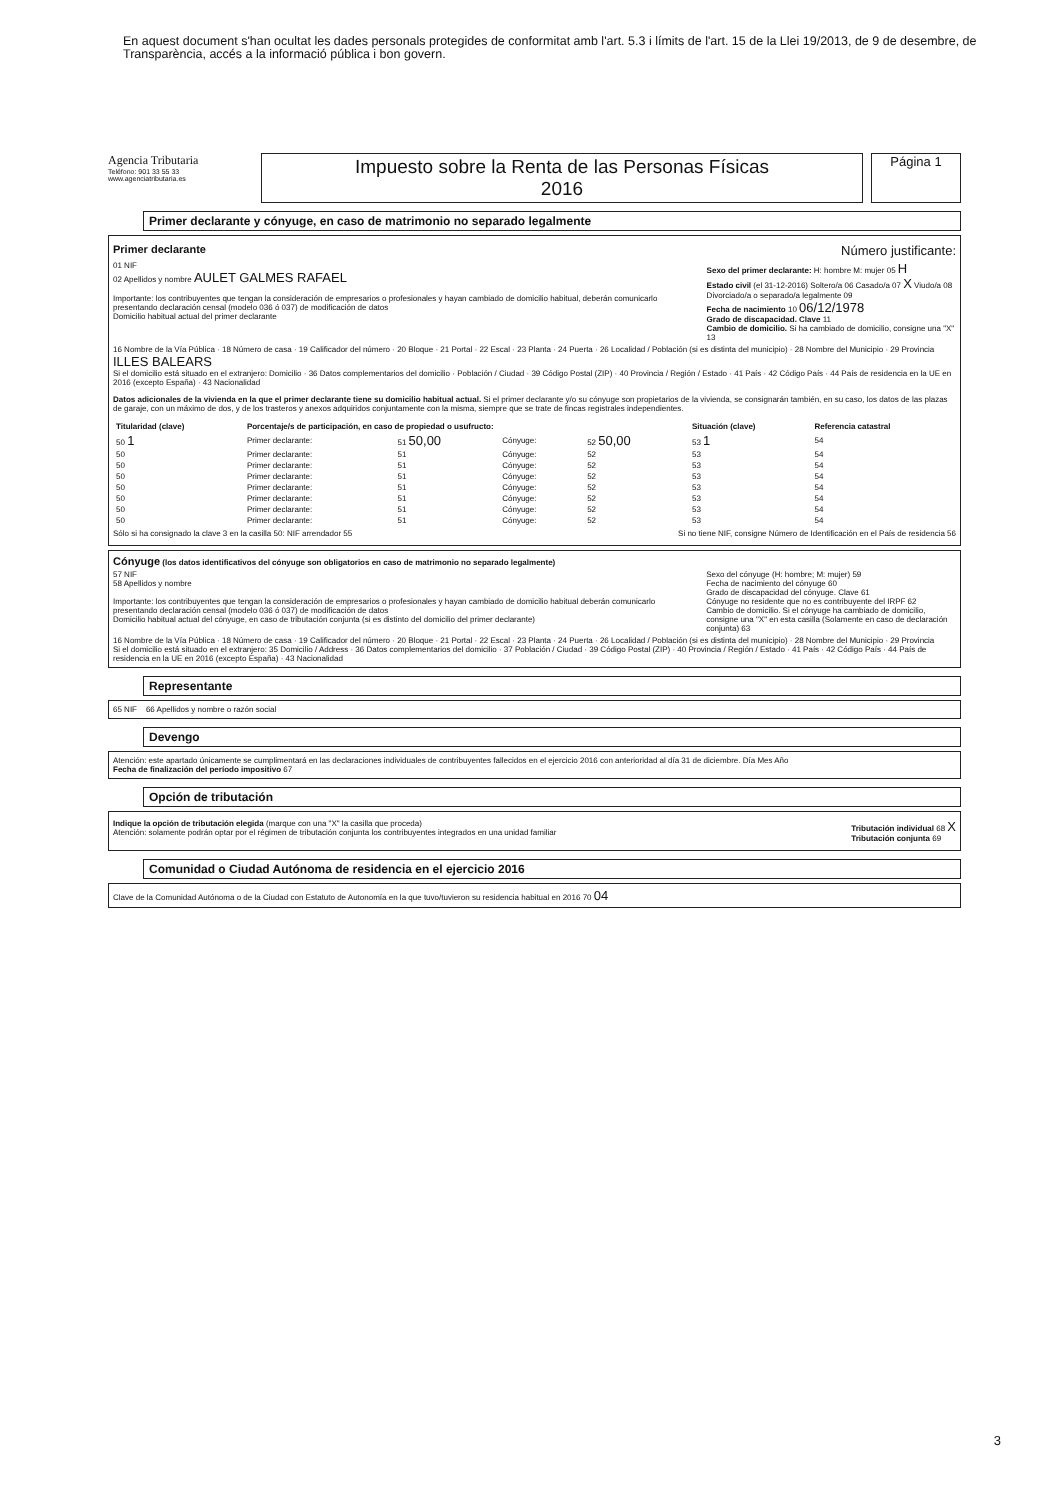En aquest document s'han ocultat les dades personals protegides de conformitat amb l'art. 5.3 i límits de l'art. 15 de la Llei 19/2013, de 9 de desembre, de Transparència, accés a la informació pública i bon govern.
Agencia Tributaria
Teléfono: 901 33 55 33
www.agenciatributaria.es
Impuesto sobre la Renta de las Personas Físicas
2016
Página 1
Primer declarante y cónyuge, en caso de matrimonio no separado legalmente
Primer declarante Número justificante:
01 NIF
02 Apellidos y nombre AULET GALMES RAFAEL
Importante: los contribuyentes que tengan la consideración de empresarios o profesionales y hayan cambiado de domicilio habitual, deberán comunicarlo presentando declaración censal (modelo 036 ó 037) de modificación de datos
Domicilio habitual actual del primer declarante
Sexo del primer declarante: H: hombre M: mujer 05 H
Estado civil (el 31-12-2016) Soltero/a 06 Casado/a 07 X Viudo/a 08 Divorciado/a o separado/a legalmente 09
Fecha de nacimiento 10 06/12/1978
Grado de discapacidad. Clave 11
Cambio de domicilio. Si ha cambiado de domicilio, consigne una "X" 13
16 Nombre de la Vía Pública · 18 Número de casa · 19 Calificador del número · 20 Bloque · 21 Portal · 22 Escal · 23 Planta · 24 Puerta · 26 Localidad / Población (si es distinta del municipio) · 28 Nombre del Municipio · 29 Provincia ILLES BALEARS
Si el domicilio está situado en el extranjero: Domicilio · 36 Datos complementarios del domicilio · Población / Ciudad · 39 Código Postal (ZIP) · 40 Provincia / Región / Estado · 41 País · 42 Código País · 44 País de residencia en la UE en 2016 (excepto España) · 43 Nacionalidad
Datos adicionales de la vivienda en la que el primer declarante tiene su domicilio habitual actual. Si el primer declarante y/o su cónyuge son propietarios de la vivienda, se consignarán también, en su caso, los datos de las plazas de garaje, con un máximo de dos, y de los trasteros y anexos adquiridos conjuntamente con la misma, siempre que se trate de fincas registrales independientes.
| Titularidad (clave) | Porcentaje/s de participación, en caso de propiedad o usufructo: | | | | Situación (clave) | Referencia catastral |
| --- | --- | --- | --- | --- | --- | --- |
| 50 1 | Primer declarante: | 51 50,00 | Cónyuge: | 52 50,00 | 53 1 | 54 |
| 50 | Primer declarante: | 51 | Cónyuge: | 52 | 53 | 54 |
| 50 | Primer declarante: | 51 | Cónyuge: | 52 | 53 | 54 |
| 50 | Primer declarante: | 51 | Cónyuge: | 52 | 53 | 54 |
| 50 | Primer declarante: | 51 | Cónyuge: | 52 | 53 | 54 |
| 50 | Primer declarante: | 51 | Cónyuge: | 52 | 53 | 54 |
| 50 | Primer declarante: | 51 | Cónyuge: | 52 | 53 | 54 |
| 50 | Primer declarante: | 51 | Cónyuge: | 52 | 53 | 54 |
Sólo si ha consignado la clave 3 en la casilla 50: NIF arrendador 55 Si no tiene NIF, consigne Número de Identificación en el País de residencia 56
Cónyuge (los datos identificativos del cónyuge son obligatorios en caso de matrimonio no separado legalmente)
57 NIF
58 Apellidos y nombre
Importante: los contribuyentes que tengan la consideración de empresarios o profesionales y hayan cambiado de domicilio habitual deberán comunicarlo presentando declaración censal (modelo 036 ó 037) de modificación de datos
Domicilio habitual actual del cónyuge, en caso de tributación conjunta (si es distinto del domicilio del primer declarante)
Sexo del cónyuge (H: hombre; M: mujer) 59
Fecha de nacimiento del cónyuge 60
Grado de discapacidad del cónyuge. Clave 61
Cónyuge no residente que no es contribuyente del IRPF 62
Cambio de domicilio. Si el cónyuge ha cambiado de domicilio, consigne una "X" en esta casilla (Solamente en caso de declaración conjunta) 63
16 Nombre de la Vía Pública · 18 Número de casa · 19 Calificador del número · 20 Bloque · 21 Portal · 22 Escal · 23 Planta · 24 Puerta · 26 Localidad / Población (si es distinta del municipio) · 28 Nombre del Municipio · 29 Provincia
Si el domicilio está situado en el extranjero: 35 Domicilio / Address · 36 Datos complementarios del domicilio · 37 Población / Ciudad · 39 Código Postal (ZIP) · 40 Provincia / Región / Estado · 41 País · 42 Código País · 44 País de residencia en la UE en 2016 (excepto España) · 43 Nacionalidad
Representante
65 NIF 66 Apellidos y nombre o razón social
Devengo
Atención: este apartado únicamente se cumplimentará en las declaraciones individuales de contribuyentes fallecidos en el ejercicio 2016 con anterioridad al día 31 de diciembre. Día Mes Año
Fecha de finalización del período impositivo 67
Opción de tributación
Indique la opción de tributación elegida (marque con una "X" la casilla que proceda)
Atención: solamente podrán optar por el régimen de tributación conjunta los contribuyentes integrados en una unidad familiar Tributación individual 68 X
Tributación conjunta 69
Comunidad o Ciudad Autónoma de residencia en el ejercicio 2016
Clave de la Comunidad Autónoma o de la Ciudad con Estatuto de Autonomía en la que tuvo/tuvieron su residencia habitual en 2016 70 04
3